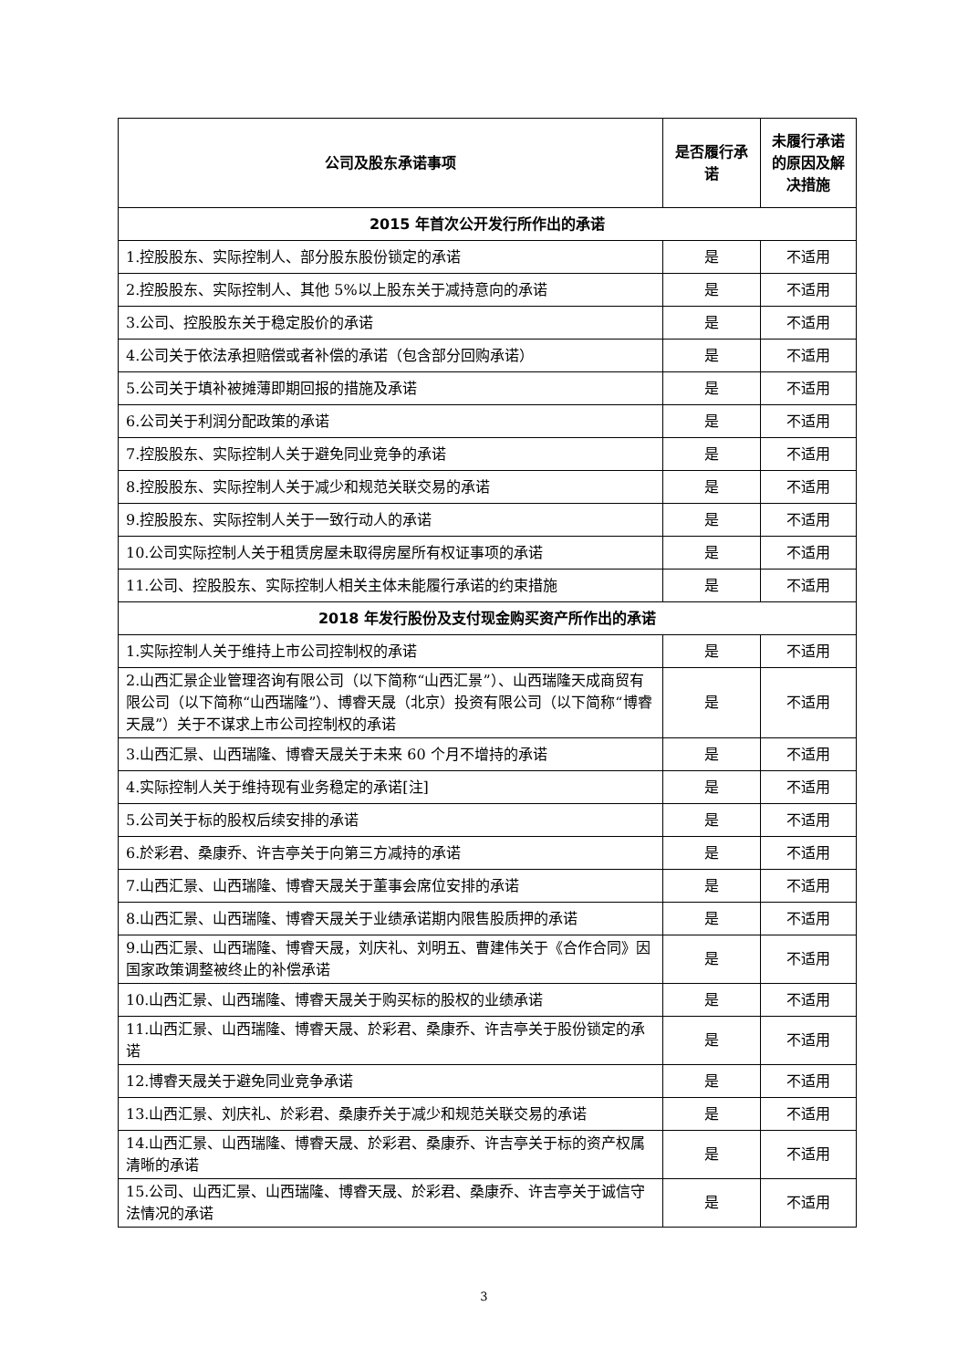| 公司及股东承诺事项 | 是否履行承诺 | 未履行承诺的原因及解决措施 |
| --- | --- | --- |
| 2015 年首次公开发行所作出的承诺 | | |
| 1.控股股东、实际控制人、部分股东股份锁定的承诺 | 是 | 不适用 |
| 2.控股股东、实际控制人、其他 5%以上股东关于减持意向的承诺 | 是 | 不适用 |
| 3.公司、控股股东关于稳定股价的承诺 | 是 | 不适用 |
| 4.公司关于依法承担赔偿或者补偿的承诺（包含部分回购承诺） | 是 | 不适用 |
| 5.公司关于填补被摊薄即期回报的措施及承诺 | 是 | 不适用 |
| 6.公司关于利润分配政策的承诺 | 是 | 不适用 |
| 7.控股股东、实际控制人关于避免同业竞争的承诺 | 是 | 不适用 |
| 8.控股股东、实际控制人关于减少和规范关联交易的承诺 | 是 | 不适用 |
| 9.控股股东、实际控制人关于一致行动人的承诺 | 是 | 不适用 |
| 10.公司实际控制人关于租赁房屋未取得房屋所有权证事项的承诺 | 是 | 不适用 |
| 11.公司、控股股东、实际控制人相关主体未能履行承诺的约束措施 | 是 | 不适用 |
| 2018 年发行股份及支付现金购买资产所作出的承诺 | | |
| 1.实际控制人关于维持上市公司控制权的承诺 | 是 | 不适用 |
| 2.山西汇景企业管理咨询有限公司（以下简称“山西汇景”）、山西瑞隆天成商贸有限公司（以下简称“山西瑞隆”）、博睿天晟（北京）投资有限公司（以下简称“博睿天晟”）关于不谋求上市公司控制权的承诺 | 是 | 不适用 |
| 3.山西汇景、山西瑞隆、博睿天晟关于未来 60 个月不增持的承诺 | 是 | 不适用 |
| 4.实际控制人关于维持现有业务稳定的承诺[注] | 是 | 不适用 |
| 5.公司关于标的股权后续安排的承诺 | 是 | 不适用 |
| 6.於彩君、桑康乔、许吉亭关于向第三方减持的承诺 | 是 | 不适用 |
| 7.山西汇景、山西瑞隆、博睿天晟关于董事会席位安排的承诺 | 是 | 不适用 |
| 8.山西汇景、山西瑞隆、博睿天晟关于业绩承诺期内限售股质押的承诺 | 是 | 不适用 |
| 9.山西汇景、山西瑞隆、博睿天晟，刘庆礼、刘明五、曹建伟关于《合作合同》因国家政策调整被终止的补偿承诺 | 是 | 不适用 |
| 10.山西汇景、山西瑞隆、博睿天晟关于购买标的股权的业绩承诺 | 是 | 不适用 |
| 11.山西汇景、山西瑞隆、博睿天晟、於彩君、桑康乔、许吉亭关于股份锁定的承诺 | 是 | 不适用 |
| 12.博睿天晟关于避免同业竞争承诺 | 是 | 不适用 |
| 13.山西汇景、刘庆礼、於彩君、桑康乔关于减少和规范关联交易的承诺 | 是 | 不适用 |
| 14.山西汇景、山西瑞隆、博睿天晟、於彩君、桑康乔、许吉亭关于标的资产权属清晰的承诺 | 是 | 不适用 |
| 15.公司、山西汇景、山西瑞隆、博睿天晟、於彩君、桑康乔、许吉亭关于诚信守法情况的承诺 | 是 | 不适用 |
3